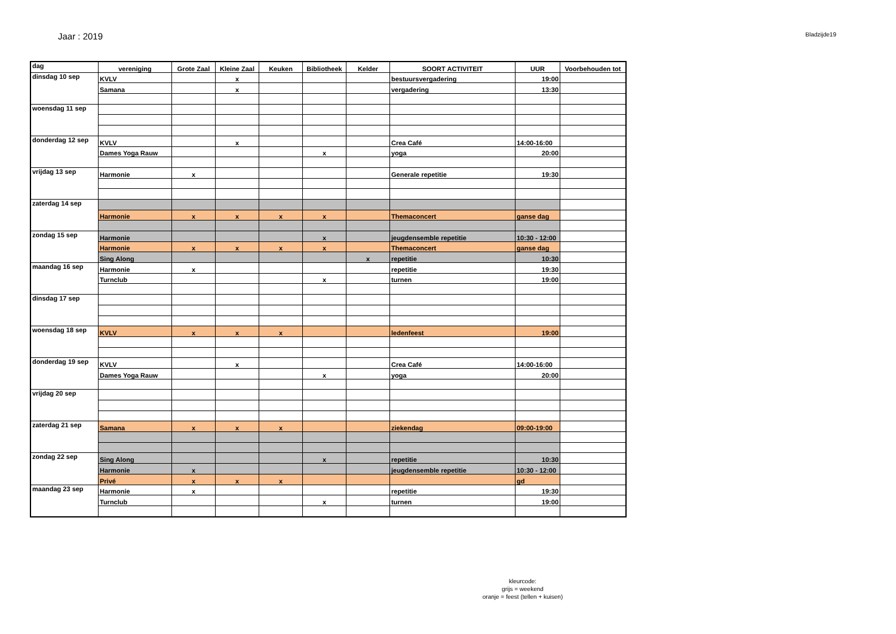Jaar : 2019 Bladzijde19
| dag | vereniging | Grote Zaal | Kleine Zaal | Keuken | Bibliotheek | Kelder | SOORT ACTIVITEIT | UUR | Voorbehouden tot |
| --- | --- | --- | --- | --- | --- | --- | --- | --- | --- |
| dinsdag 10 sep | KVLV | | x | | | | bestuursvergadering | 19:00 | |
| | Samana | | x | | | | vergadering | 13:30 | |
| woensdag 11 sep | | | | | | | | | |
| donderdag 12 sep | KVLV | | x | | | | Crea Café | 14:00-16:00 | |
| | Dames Yoga Rauw | | | | x | | yoga | 20:00 | |
| vrijdag 13 sep | Harmonie | x | | | | | Generale repetitie | 19:30 | |
| zaterdag 14 sep | | | | | | | | | |
| | Harmonie | x | x | x | x | | Themaconcert | ganse dag | |
| zondag 15 sep | Harmonie | | | | x | | jeugdensemble repetitie | 10:30 - 12:00 | |
| | Harmonie | x | x | x | x | | Themaconcert | ganse dag | |
| | Sing Along | | | | | x | repetitie | 10:30 | |
| maandag 16 sep | Harmonie | x | | | | | repetitie | 19:30 | |
| | Turnclub | | | | x | | turnen | 19:00 | |
| dinsdag 17 sep | | | | | | | | | |
| woensdag 18 sep | KVLV | x | x | x | | | ledenfeest | 19:00 | |
| donderdag 19 sep | KVLV | | x | | | | Crea Café | 14:00-16:00 | |
| | Dames Yoga Rauw | | | | x | | yoga | 20:00 | |
| vrijdag 20 sep | | | | | | | | | |
| zaterdag 21 sep | Samana | x | x | x | | | ziekendag | 09:00-19:00 | |
| zondag 22 sep | Sing Along | | | | x | | repetitie | 10:30 | |
| | Harmonie | x | | | | | jeugdensemble repetitie | 10:30 - 12:00 | |
| | Privé | x | x | x | | | | gd | |
| maandag 23 sep | Harmonie | x | | | | | repetitie | 19:30 | |
| | Turnclub | | | | x | | turnen | 19:00 | |
kleurcode:
grijs = weekend
oranje = feest (tellen + kuisen)